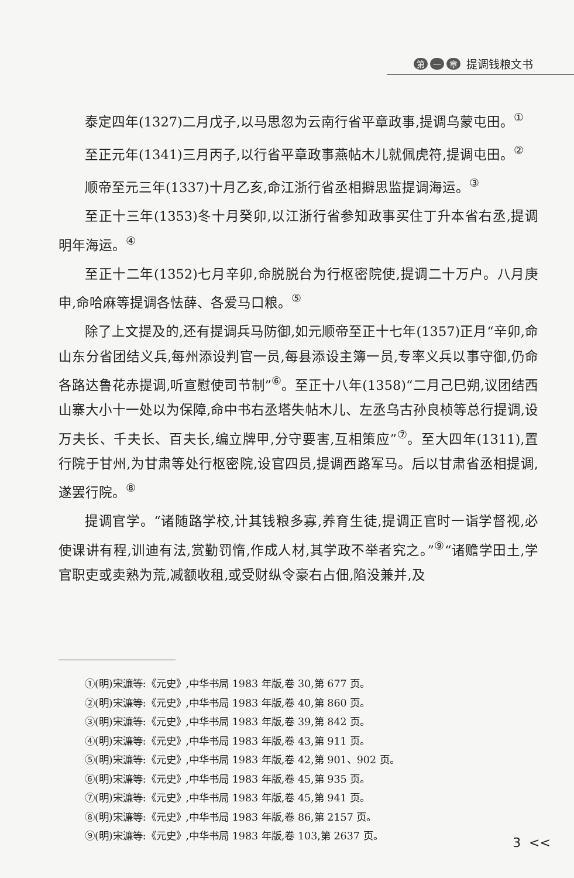第一 章 提调钱粮文书
泰定四年(1327)二月戊子,以马思忽为云南行省平章政事,提调乌蒙屯田。<sup>①</sup>
至正元年(1341)三月丙子,以行省平章政事燕帖木儿就佩虎符,提调屯田。<sup>②</sup>
顺帝至元三年(1337)十月乙亥,命江浙行省丞相擗思监提调海运。<sup>③</sup>
至正十三年(1353)冬十月癸卯,以江浙行省参知政事买住丁升本省右丞,提调明年海运。<sup>④</sup>
至正十二年(1352)七月辛卯,命脱脱台为行枢密院使,提调二十万户。八月庚申,命哈麻等提调各怯薛、各爱马口粮。<sup>⑤</sup>
除了上文提及的,还有提调兵马防御,如元顺帝至正十七年(1357)正月“辛卯,命山东分省团结义兵,每州添设判官一员,每县添设主簿一员,专率义兵以事守御,仍命各路达鲁花赤提调,听宣慰使司节制”<sup>⑥</sup>。至正十八年(1358)“二月己巳朔,议团结西山寨大小十一处以为保障,命中书右丞塔失帖木儿、左丞乌古孙良桢等总行提调,设万夫长、千夫长、百夫长,编立牌甲,分守要害,互相策应”<sup>⑦</sup>。至大四年(1311),置行院于甘州,为甘肃等处行枢密院,设官四员,提调西路军马。后以甘肃省丞相提调,遂罢行院。<sup>⑧</sup>
提调官学。“诸随路学校,计其钱粮多寡,养育生徒,提调正官时一诣学督视,必使课讲有程,训迪有法,赏勤罚惰,作成人材,其学政不举者究之。”<sup>⑨</sup>“诸赡学田土,学官职吏或卖熟为荒,减额收租,或受财纵令豪右占佃,陷没兼并,及
①(明)宋濂等:《元史》,中华书局 1983 年版,卷 30,第 677 页。
②(明)宋濂等:《元史》,中华书局 1983 年版,卷 40,第 860 页。
③(明)宋濂等:《元史》,中华书局 1983 年版,卷 39,第 842 页。
④(明)宋濂等:《元史》,中华书局 1983 年版,卷 43,第 911 页。
⑤(明)宋濂等:《元史》,中华书局 1983 年版,卷 42,第 901、902 页。
⑥(明)宋濂等:《元史》,中华书局 1983 年版,卷 45,第 935 页。
⑦(明)宋濂等:《元史》,中华书局 1983 年版,卷 45,第 941 页。
⑧(明)宋濂等:《元史》,中华书局 1983 年版,卷 86,第 2157 页。
⑨(明)宋濂等:《元史》,中华书局 1983 年版,卷 103,第 2637 页。
3 <<